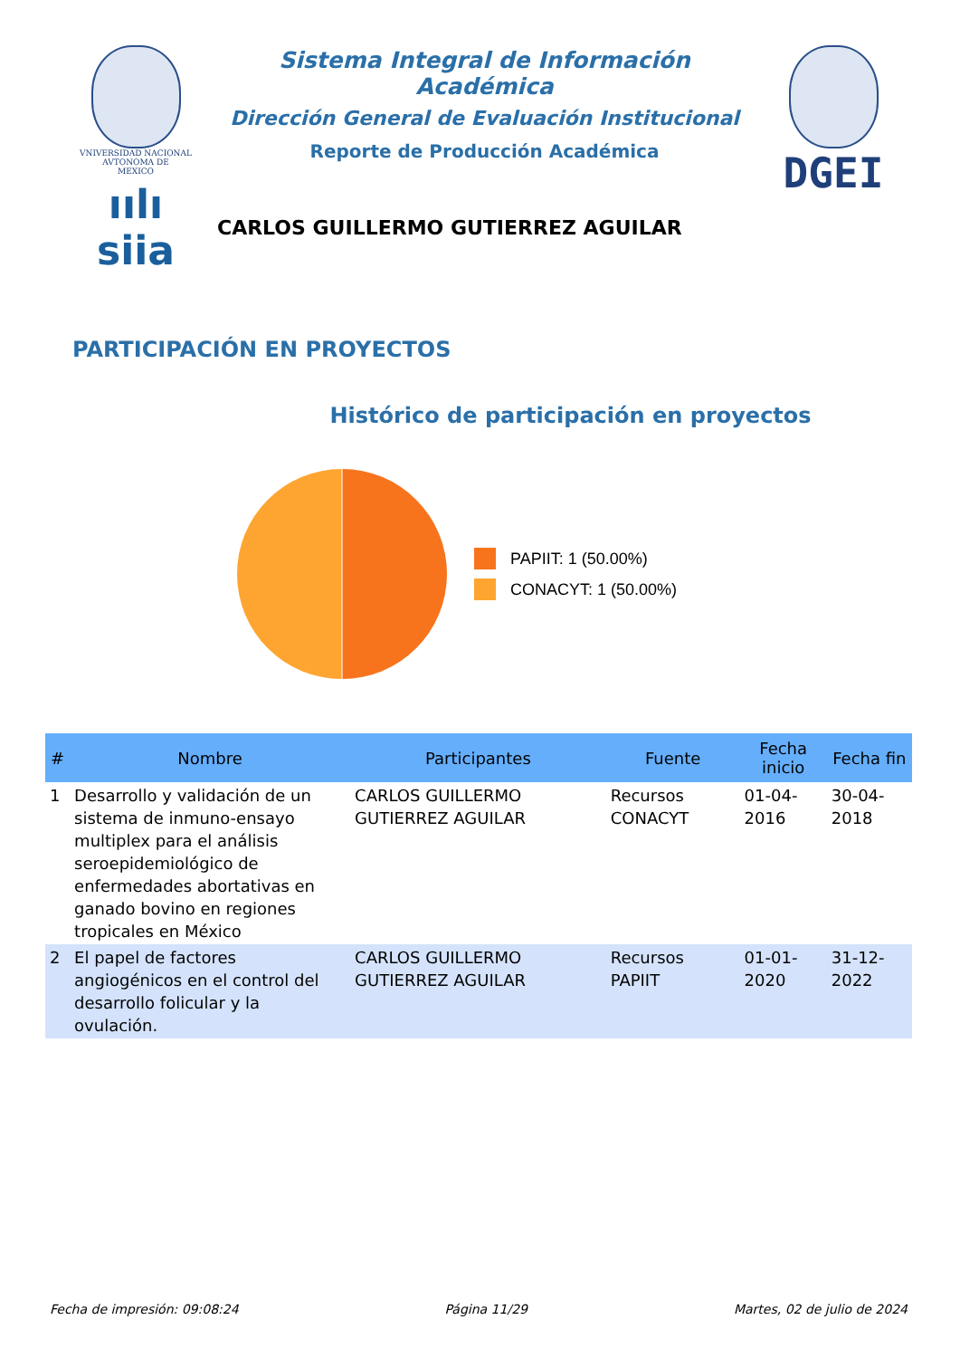VNIVERSIDAD NACIONAL
AVTONOMA DE
MEXICO
ıılı siia
Sistema Integral de Información Académica
Dirección General de Evaluación Institucional
Reporte de Producción Académica
CARLOS GUILLERMO GUTIERREZ AGUILAR
DGEI
PARTICIPACIÓN EN PROYECTOS
Histórico de participación en proyectos
PAPIIT: 1 (50.00%)
CONACYT: 1 (50.00%)
| # | Nombre | Participantes | Fuente | Fecha inicio | Fecha fin |
| --- | --- | --- | --- | --- | --- |
| 1 | Desarrollo y validación de un sistema de inmuno-ensayo multiplex para el análisis seroepidemiológico de enfermedades abortativas en ganado bovino en regiones tropicales en México | CARLOS GUILLERMO GUTIERREZ AGUILAR | Recursos CONACYT | 01-04-2016 | 30-04-2018 |
| 2 | El papel de factores angiogénicos en el control del desarrollo folicular y la ovulación. | CARLOS GUILLERMO GUTIERREZ AGUILAR | Recursos PAPIIT | 01-01-2020 | 31-12-2022 |
Fecha de impresión: 09:08:24 Página 11/29 Martes, 02 de julio de 2024